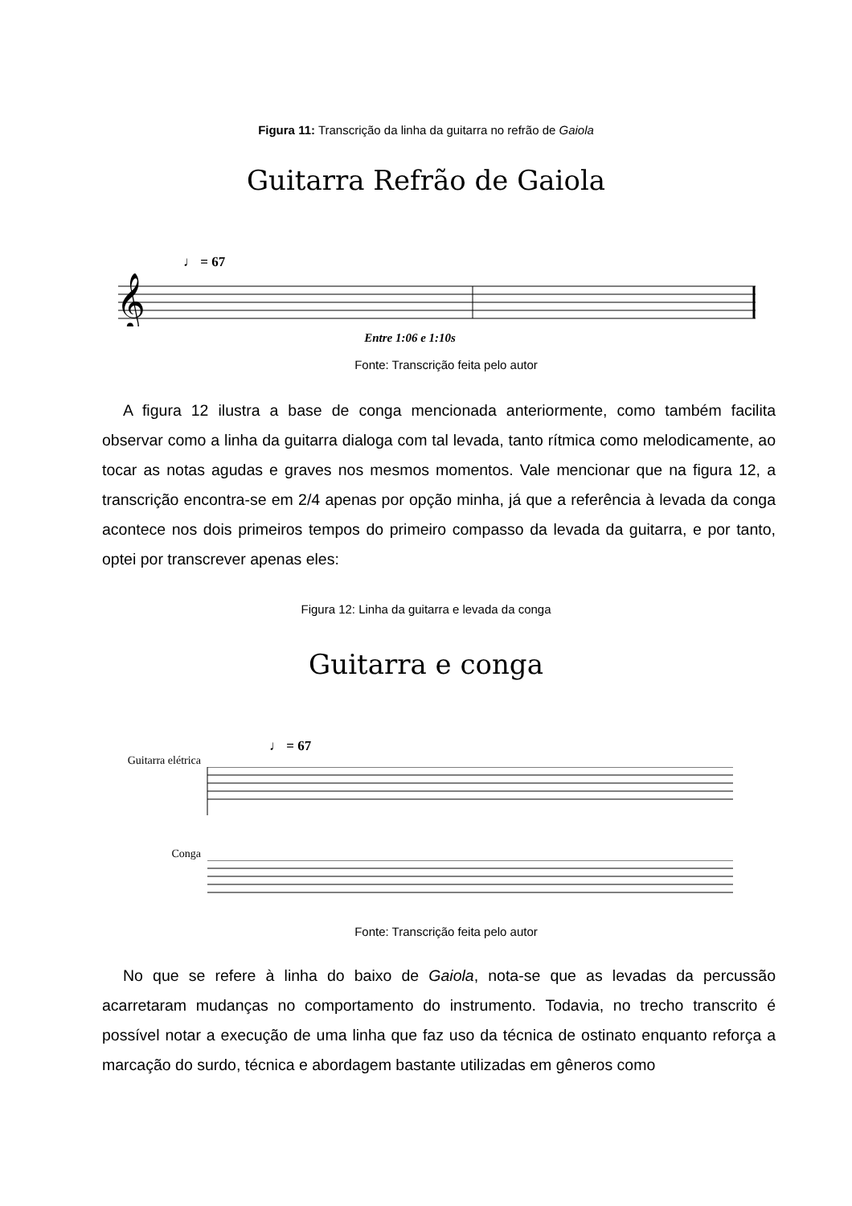Figura 11: Transcrição da linha da guitarra no refrão de Gaiola
Guitarra Refrão de Gaiola
♩ = 67
𝄞
Entre 1:06 e 1:10s
Fonte: Transcrição feita pelo autor
A figura 12 ilustra a base de conga mencionada anteriormente, como também facilita observar como a linha da guitarra dialoga com tal levada, tanto rítmica como melodicamente, ao tocar as notas agudas e graves nos mesmos momentos. Vale mencionar que na figura 12, a transcrição encontra-se em 2/4 apenas por opção minha, já que a referência à levada da conga acontece nos dois primeiros tempos do primeiro compasso da levada da guitarra, e por tanto, optei por transcrever apenas eles:
Figura 12: Linha da guitarra e levada da conga
Guitarra e conga
♩ = 67
Guitarra elétrica
Conga
Fonte: Transcrição feita pelo autor
No que se refere à linha do baixo de Gaiola, nota-se que as levadas da percussão acarretaram mudanças no comportamento do instrumento. Todavia, no trecho transcrito é possível notar a execução de uma linha que faz uso da técnica de ostinato enquanto reforça a marcação do surdo, técnica e abordagem bastante utilizadas em gêneros como